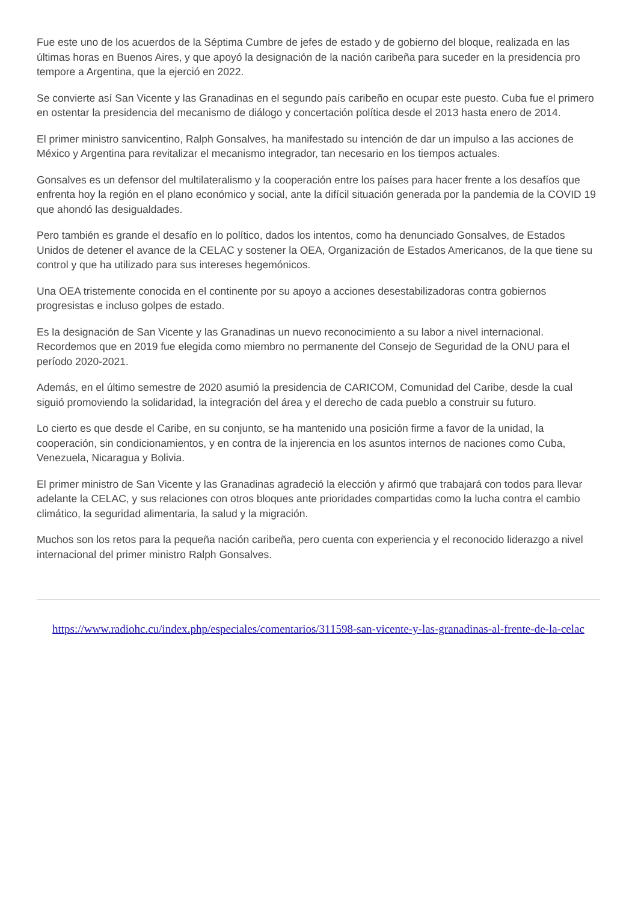Fue este uno de los acuerdos de la Séptima Cumbre de jefes de estado y de gobierno del bloque, realizada en las últimas horas en Buenos Aires, y que apoyó la designación de la nación caribeña para suceder en la presidencia pro tempore a Argentina, que la ejerció en 2022.
Se convierte así San Vicente y las Granadinas en el segundo país caribeño en ocupar este puesto. Cuba fue el primero en ostentar la presidencia del mecanismo de diálogo y concertación política desde el 2013 hasta enero de 2014.
El primer ministro sanvicentino, Ralph Gonsalves, ha manifestado su intención de dar un impulso a las acciones de México y Argentina para revitalizar el mecanismo integrador, tan necesario en los tiempos actuales.
Gonsalves es un defensor del multilateralismo y la cooperación entre los países para hacer frente a los desafíos que enfrenta hoy la región en el plano económico y social, ante la difícil situación generada por la pandemia de la COVID 19 que ahondó las desigualdades.
Pero también es grande el desafío en lo político, dados los intentos, como ha denunciado Gonsalves, de Estados Unidos de detener el avance de la CELAC y sostener la OEA, Organización de Estados Americanos, de la que tiene su control y que ha utilizado para sus intereses hegemónicos.
Una OEA tristemente conocida en el continente por su apoyo a acciones desestabilizadoras contra gobiernos progresistas e incluso golpes de estado.
Es la designación de San Vicente y las Granadinas un nuevo reconocimiento a su labor a nivel internacional. Recordemos que en 2019 fue elegida como miembro no permanente del Consejo de Seguridad de la ONU para el período 2020-2021.
Además, en el último semestre de 2020 asumió la presidencia de CARICOM, Comunidad del Caribe, desde la cual siguió promoviendo la solidaridad, la integración del área y el derecho de cada pueblo a construir su futuro.
Lo cierto es que desde el Caribe, en su conjunto, se ha mantenido una posición firme a favor de la unidad, la cooperación, sin condicionamientos, y en contra de la injerencia en los asuntos internos de naciones como Cuba, Venezuela, Nicaragua y Bolivia.
El primer ministro de San Vicente y las Granadinas agradeció la elección y afirmó que trabajará con todos para llevar adelante la CELAC, y sus relaciones con otros bloques ante prioridades compartidas como la lucha contra el cambio climático, la seguridad alimentaria, la salud y la migración.
Muchos son los retos para la pequeña nación caribeña, pero cuenta con experiencia y el reconocido liderazgo a nivel internacional del primer ministro Ralph Gonsalves.
https://www.radiohc.cu/index.php/especiales/comentarios/311598-san-vicente-y-las-granadinas-al-frente-de-la-celac